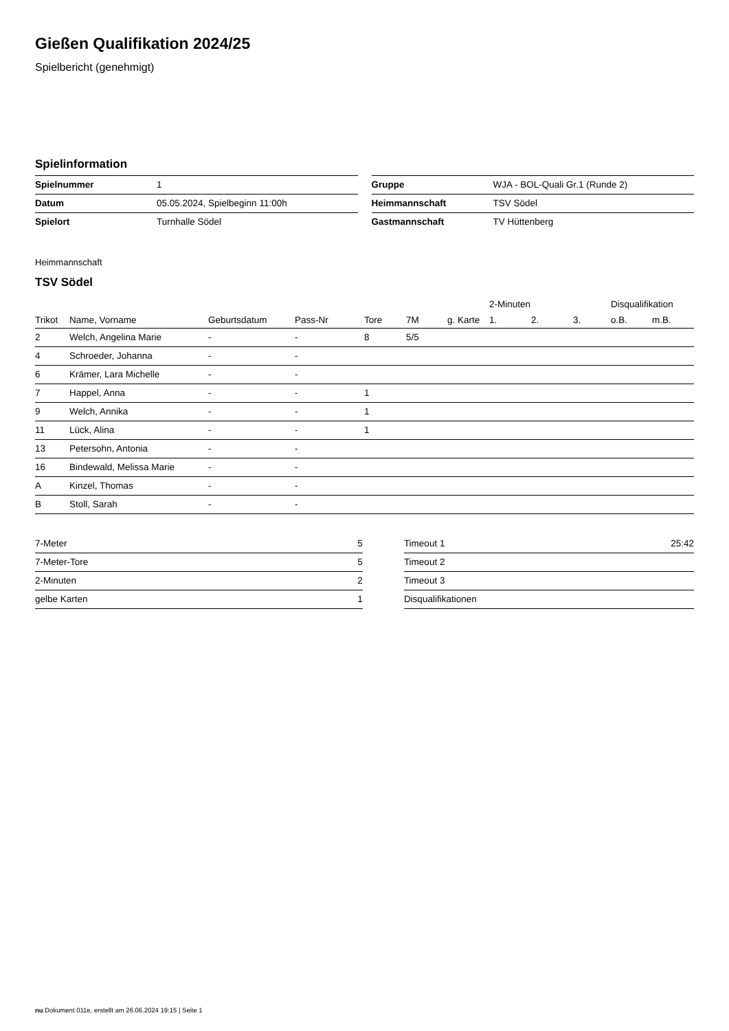Gießen Qualifikation 2024/25
Spielbericht (genehmigt)
Spielinformation
| Spielnummer | 1 |
| Datum | 05.05.2024, Spielbeginn 11:00h |
| Spielort | Turnhalle Södel |
| Gruppe | WJA - BOL-Quali Gr.1 (Runde 2) |
| Heimmannschaft | TSV Södel |
| Gastmannschaft | TV Hüttenberg |
Heimmannschaft
TSV Södel
| | | | | | | | 2-Minuten | | | Disqualifikation | |
| --- | --- | --- | --- | --- | --- | --- | --- | --- | --- | --- | --- |
| Trikot | Name, Vorname | Geburtsdatum | Pass-Nr | Tore | 7M | g. Karte | 1. | 2. | 3. | o.B. | m.B. |
| 2 | Welch, Angelina Marie | - | - | 8 | 5/5 | | | | | | |
| 4 | Schroeder, Johanna | - | - | | | | | | | | |
| 6 | Krämer, Lara Michelle | - | - | | | | | | | | |
| 7 | Happel, Anna | - | - | 1 | | | | | | | |
| 9 | Welch, Annika | - | - | 1 | | | | | | | |
| 11 | Lück, Alina | - | - | 1 | | | | | | | |
| 13 | Petersohn, Antonia | - | - | | | | | | | | |
| 16 | Bindewald, Melissa Marie | - | - | | | | | | | | |
| A | Kinzel, Thomas | - | - | | | | | | | | |
| B | Stoll, Sarah | - | - | | | | | | | | |
| 7-Meter | 5 |
| 7-Meter-Tore | 5 |
| 2-Minuten | 2 |
| gelbe Karten | 1 |
| Timeout 1 | 25:42 |
| Timeout 2 | |
| Timeout 3 | |
| Disqualifikationen | |
nu.Dokument 011e, erstellt am 26.06.2024 19:15 | Seite 1